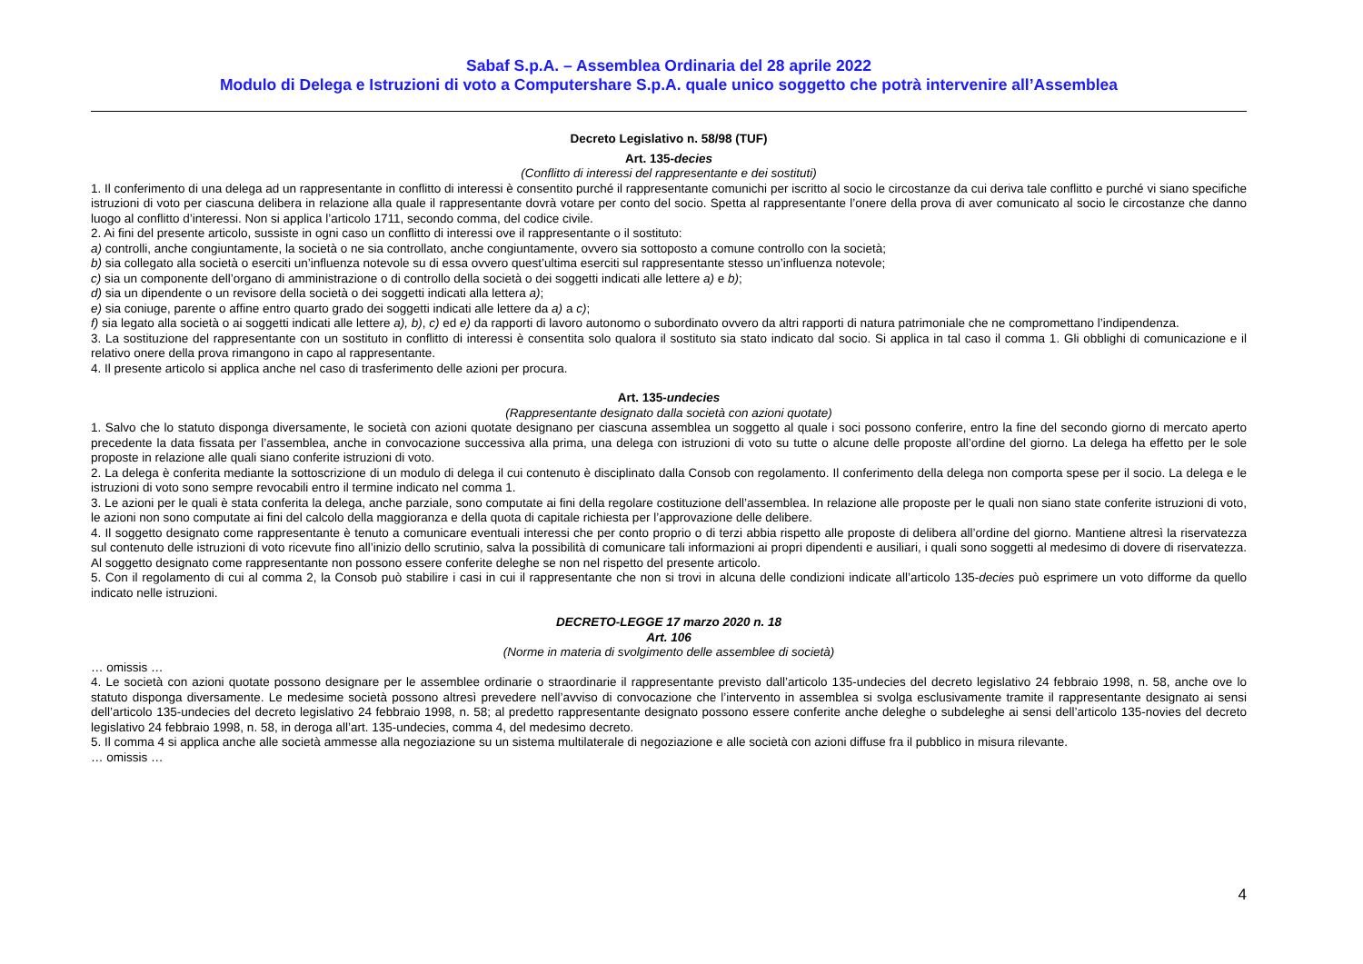Sabaf S.p.A. – Assemblea Ordinaria del 28 aprile 2022
Modulo di Delega e Istruzioni di voto a Computershare S.p.A. quale unico soggetto che potrà intervenire all’Assemblea
Decreto Legislativo n. 58/98 (TUF)
Art. 135-decies
(Conflitto di interessi del rappresentante e dei sostituti)
1. Il conferimento di una delega ad un rappresentante in conflitto di interessi è consentito purché il rappresentante comunichi per iscritto al socio le circostanze da cui deriva tale conflitto e purché vi siano specifiche istruzioni di voto per ciascuna delibera in relazione alla quale il rappresentante dovrà votare per conto del socio. Spetta al rappresentante l’onere della prova di aver comunicato al socio le circostanze che danno luogo al conflitto d’interessi. Non si applica l’articolo 1711, secondo comma, del codice civile.
2. Ai fini del presente articolo, sussiste in ogni caso un conflitto di interessi ove il rappresentante o il sostituto:
a) controlli, anche congiuntamente, la società o ne sia controllato, anche congiuntamente, ovvero sia sottoposto a comune controllo con la società;
b) sia collegato alla società o eserciti un’influenza notevole su di essa ovvero quest’ultima eserciti sul rappresentante stesso un’influenza notevole;
c) sia un componente dell’organo di amministrazione o di controllo della società o dei soggetti indicati alle lettere a) e b);
d) sia un dipendente o un revisore della società o dei soggetti indicati alla lettera a);
e) sia coniuge, parente o affine entro quarto grado dei soggetti indicati alle lettere da a) a c);
f) sia legato alla società o ai soggetti indicati alle lettere a), b), c) ed e) da rapporti di lavoro autonomo o subordinato ovvero da altri rapporti di natura patrimoniale che ne compromettano l’indipendenza.
3. La sostituzione del rappresentante con un sostituto in conflitto di interessi è consentita solo qualora il sostituto sia stato indicato dal socio. Si applica in tal caso il comma 1. Gli obblighi di comunicazione e il relativo onere della prova rimangono in capo al rappresentante.
4. Il presente articolo si applica anche nel caso di trasferimento delle azioni per procura.
Art. 135-undecies
(Rappresentante designato dalla società con azioni quotate)
1. Salvo che lo statuto disponga diversamente, le società con azioni quotate designano per ciascuna assemblea un soggetto al quale i soci possono conferire, entro la fine del secondo giorno di mercato aperto precedente la data fissata per l’assemblea, anche in convocazione successiva alla prima, una delega con istruzioni di voto su tutte o alcune delle proposte all’ordine del giorno. La delega ha effetto per le sole proposte in relazione alle quali siano conferite istruzioni di voto.
2. La delega è conferita mediante la sottoscrizione di un modulo di delega il cui contenuto è disciplinato dalla Consob con regolamento. Il conferimento della delega non comporta spese per il socio. La delega e le istruzioni di voto sono sempre revocabili entro il termine indicato nel comma 1.
3. Le azioni per le quali è stata conferita la delega, anche parziale, sono computate ai fini della regolare costituzione dell’assemblea. In relazione alle proposte per le quali non siano state conferite istruzioni di voto, le azioni non sono computate ai fini del calcolo della maggioranza e della quota di capitale richiesta per l’approvazione delle delibere.
4. Il soggetto designato come rappresentante è tenuto a comunicare eventuali interessi che per conto proprio o di terzi abbia rispetto alle proposte di delibera all’ordine del giorno. Mantiene altresì la riservatezza sul contenuto delle istruzioni di voto ricevute fino all’inizio dello scrutinio, salva la possibilità di comunicare tali informazioni ai propri dipendenti e ausiliari, i quali sono soggetti al medesimo di dovere di riservatezza. Al soggetto designato come rappresentante non possono essere conferite deleghe se non nel rispetto del presente articolo.
5. Con il regolamento di cui al comma 2, la Consob può stabilire i casi in cui il rappresentante che non si trovi in alcuna delle condizioni indicate all’articolo 135-decies può esprimere un voto difforme da quello indicato nelle istruzioni.
DECRETO-LEGGE 17 marzo 2020 n. 18
Art. 106
(Norme in materia di svolgimento delle assemblee di società)
… omissis …
4. Le società con azioni quotate possono designare per le assemblee ordinarie o straordinarie il rappresentante previsto dall’articolo 135-undecies del decreto legislativo 24 febbraio 1998, n. 58, anche ove lo statuto disponga diversamente. Le medesime società possono altresì prevedere nell’avviso di convocazione che l’intervento in assemblea si svolga esclusivamente tramite il rappresentante designato ai sensi dell’articolo 135-undecies del decreto legislativo 24 febbraio 1998, n. 58; al predetto rappresentante designato possono essere conferite anche deleghe o subdeleghe ai sensi dell’articolo 135-novies del decreto legislativo 24 febbraio 1998, n. 58, in deroga all’art. 135-undecies, comma 4, del medesimo decreto.
5. Il comma 4 si applica anche alle società ammesse alla negoziazione su un sistema multilaterale di negoziazione e alle società con azioni diffuse fra il pubblico in misura rilevante.
… omissis …
4